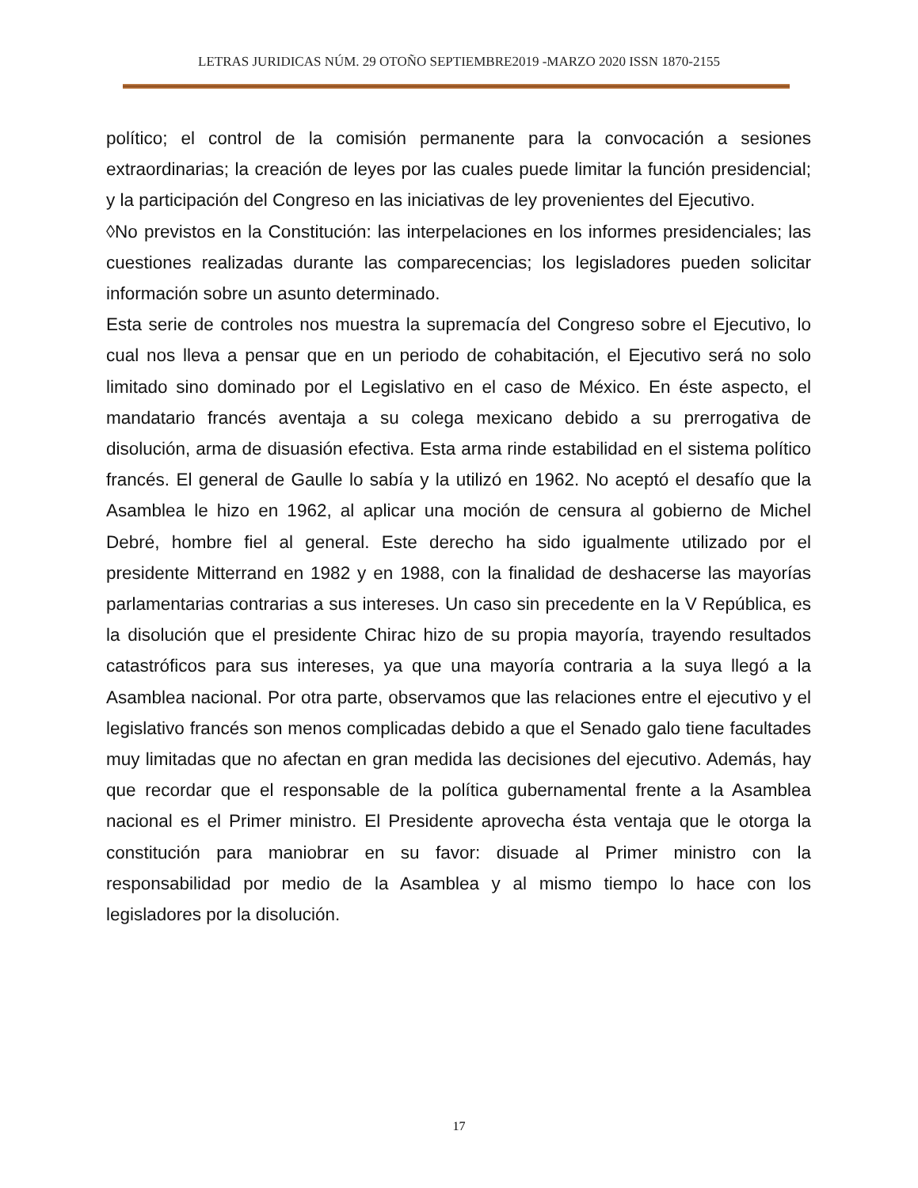LETRAS JURIDICAS NÚM. 29 OTOÑO SEPTIEMBRE2019 -MARZO 2020 ISSN 1870-2155
político; el control de la comisión permanente para la convocación a sesiones extraordinarias; la creación de leyes por las cuales puede limitar la función presidencial; y la participación del Congreso en las iniciativas de ley provenientes del Ejecutivo.
◊No previstos en la Constitución: las interpelaciones en los informes presidenciales; las cuestiones realizadas durante las comparecencias; los legisladores pueden solicitar información sobre un asunto determinado.
Esta serie de controles nos muestra la supremacía del Congreso sobre el Ejecutivo, lo cual nos lleva a pensar que en un periodo de cohabitación, el Ejecutivo será no solo limitado sino dominado por el Legislativo en el caso de México. En éste aspecto, el mandatario francés aventaja a su colega mexicano debido a su prerrogativa de disolución, arma de disuasión efectiva. Esta arma rinde estabilidad en el sistema político francés. El general de Gaulle lo sabía y la utilizó en 1962. No aceptó el desafío que la Asamblea le hizo en 1962, al aplicar una moción de censura al gobierno de Michel Debré, hombre fiel al general. Este derecho ha sido igualmente utilizado por el presidente Mitterrand en 1982 y en 1988, con la finalidad de deshacerse las mayorías parlamentarias contrarias a sus intereses. Un caso sin precedente en la V República, es la disolución que el presidente Chirac hizo de su propia mayoría, trayendo resultados catastróficos para sus intereses, ya que una mayoría contraria a la suya llegó a la Asamblea nacional. Por otra parte, observamos que las relaciones entre el ejecutivo y el legislativo francés son menos complicadas debido a que el Senado galo tiene facultades muy limitadas que no afectan en gran medida las decisiones del ejecutivo. Además, hay que recordar que el responsable de la política gubernamental frente a la Asamblea nacional es el Primer ministro. El Presidente aprovecha ésta ventaja que le otorga la constitución para maniobrar en su favor: disuade al Primer ministro con la responsabilidad por medio de la Asamblea y al mismo tiempo lo hace con los legisladores por la disolución.
17